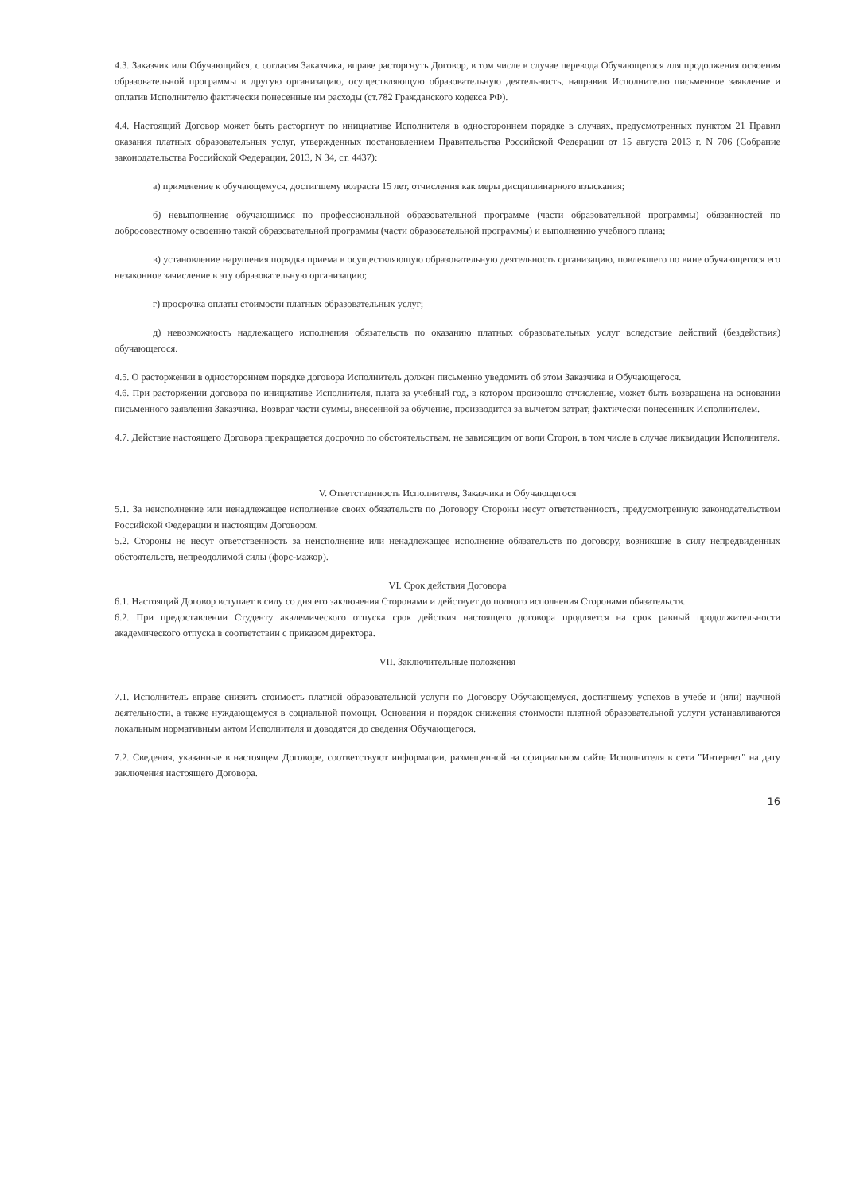4.3. Заказчик или Обучающийся, с согласия Заказчика, вправе расторгнуть Договор, в том числе в случае перевода Обучающегося для продолжения освоения образовательной программы в другую организацию, осуществляющую образовательную деятельность, направив Исполнителю письменное заявление и оплатив Исполнителю фактически понесенные им расходы (ст.782 Гражданского кодекса РФ).
4.4. Настоящий Договор может быть расторгнут по инициативе Исполнителя в одностороннем порядке в случаях, предусмотренных пунктом 21 Правил оказания платных образовательных услуг, утвержденных постановлением Правительства Российской Федерации от 15 августа 2013 г. N 706 (Собрание законодательства Российской Федерации, 2013, N 34, ст. 4437):
а) применение к обучающемуся, достигшему возраста 15 лет, отчисления как меры дисциплинарного взыскания;
б) невыполнение обучающимся по профессиональной образовательной программе (части образовательной программы) обязанностей по добросовестному освоению такой образовательной программы (части образовательной программы) и выполнению учебного плана;
в) установление нарушения порядка приема в осуществляющую образовательную деятельность организацию, повлекшего по вине обучающегося его незаконное зачисление в эту образовательную организацию;
г) просрочка оплаты стоимости платных образовательных услуг;
д) невозможность надлежащего исполнения обязательств по оказанию платных образовательных услуг вследствие действий (бездействия) обучающегося.
4.5. О расторжении в одностороннем порядке договора Исполнитель должен письменно уведомить об этом Заказчика и Обучающегося.
4.6. При расторжении договора по инициативе Исполнителя, плата за учебный год, в котором произошло отчисление, может быть возвращена на основании письменного заявления Заказчика. Возврат части суммы, внесенной за обучение, производится за вычетом затрат, фактически понесенных Исполнителем.
4.7. Действие настоящего Договора прекращается досрочно по обстоятельствам, не зависящим от воли Сторон, в том числе в случае ликвидации Исполнителя.
V. Ответственность Исполнителя, Заказчика и Обучающегося
5.1. За неисполнение или ненадлежащее исполнение своих обязательств по Договору Стороны несут ответственность, предусмотренную законодательством Российской Федерации и настоящим Договором.
5.2. Стороны не несут ответственность за неисполнение или ненадлежащее исполнение обязательств по договору, возникшие в силу непредвиденных обстоятельств, непреодолимой силы (форс-мажор).
VI. Срок действия Договора
6.1. Настоящий Договор вступает в силу со дня его заключения Сторонами и действует до полного исполнения Сторонами обязательств.
6.2. При предоставлении Студенту академического отпуска срок действия настоящего договора продляется на срок равный продолжительности академического отпуска в соответствии с приказом директора.
VII. Заключительные положения
7.1. Исполнитель вправе снизить стоимость платной образовательной услуги по Договору Обучающемуся, достигшему успехов в учебе и (или) научной деятельности, а также нуждающемуся в социальной помощи. Основания и порядок снижения стоимости платной образовательной услуги устанавливаются локальным нормативным актом Исполнителя и доводятся до сведения Обучающегося.
7.2. Сведения, указанные в настоящем Договоре, соответствуют информации, размещенной на официальном сайте Исполнителя в сети "Интернет" на дату заключения настоящего Договора.
16